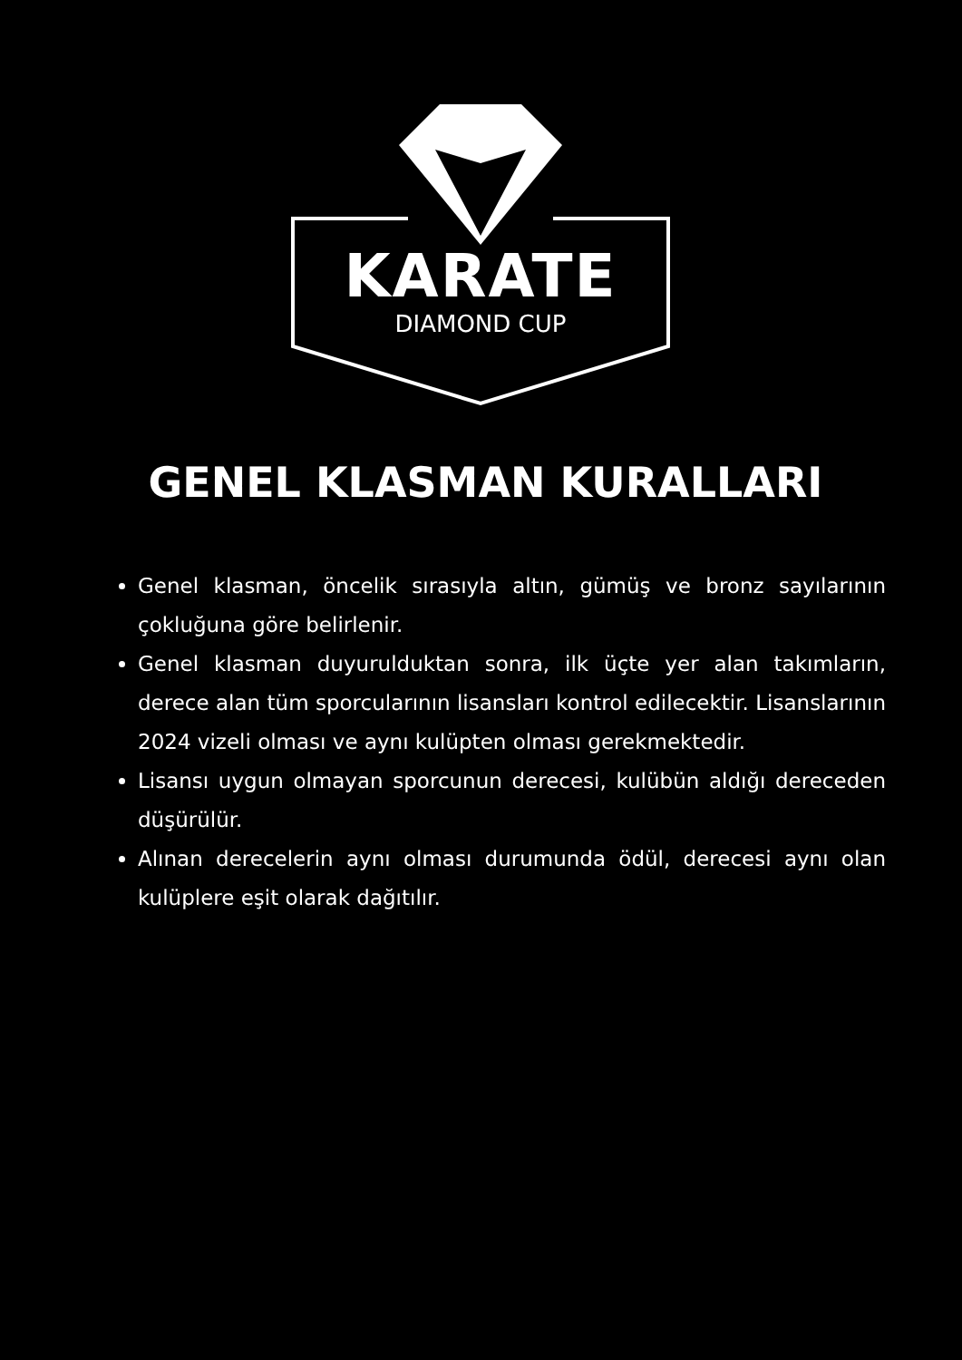KARATE
DIAMOND CUP
GENEL KLASMAN KURALLARI
Genel klasman, öncelik sırasıyla altın, gümüş ve bronz sayılarının çokluğuna göre belirlenir.
Genel klasman duyurulduktan sonra, ilk üçte yer alan takımların, derece alan tüm sporcularının lisansları kontrol edilecektir. Lisanslarının 2024 vizeli olması ve aynı kulüpten olması gerekmektedir.
Lisansı uygun olmayan sporcunun derecesi, kulübün aldığı dereceden düşürülür.
Alınan derecelerin aynı olması durumunda ödül, derecesi aynı olan kulüplere eşit olarak dağıtılır.